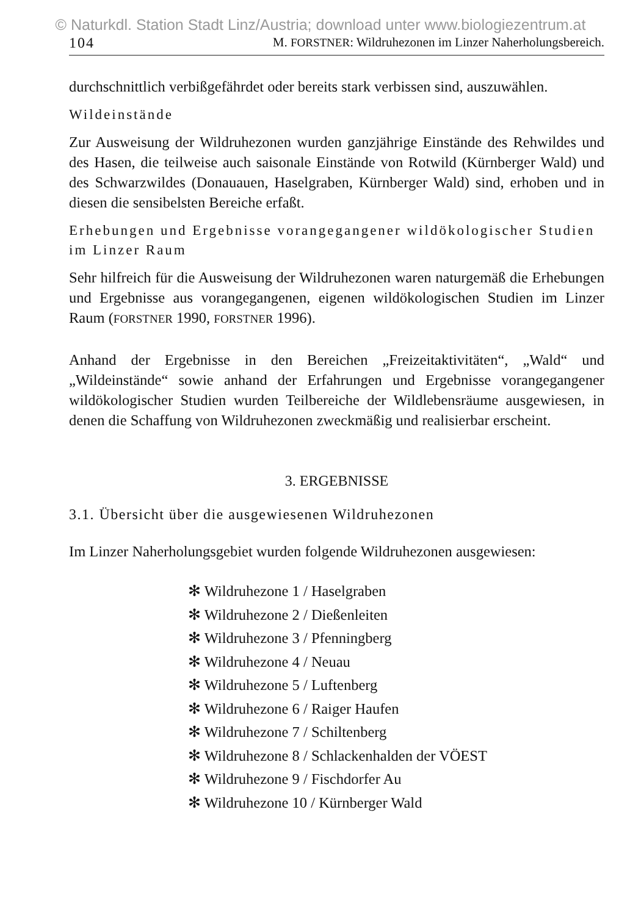© Naturkdl. Station Stadt Linz/Austria; download unter www.biologiezentrum.at
104 M. FORSTNER: Wildruhezonen im Linzer Naherholungsbereich.
durchschnittlich verbißgefährdet oder bereits stark verbissen sind, auszuwählen.
Wildeinstände
Zur Ausweisung der Wildruhezonen wurden ganzjährige Einstände des Rehwildes und des Hasen, die teilweise auch saisonale Einstände von Rotwild (Kürnberger Wald) und des Schwarzwildes (Donauauen, Haselgraben, Kürnberger Wald) sind, erhoben und in diesen die sensibelsten Bereiche erfaßt.
Erhebungen und Ergebnisse vorangegangener wildökologischer Studien im Linzer Raum
Sehr hilfreich für die Ausweisung der Wildruhezonen waren naturgemäß die Erhebungen und Ergebnisse aus vorangegangenen, eigenen wildökologischen Studien im Linzer Raum (FORSTNER 1990, FORSTNER 1996).
Anhand der Ergebnisse in den Bereichen „Freizeitaktivitäten“, „Wald“ und „Wildeinstände“ sowie anhand der Erfahrungen und Ergebnisse vorangegangener wildökologischer Studien wurden Teilbereiche der Wildlebensräume ausgewiesen, in denen die Schaffung von Wildruhezonen zweckmäßig und realisierbar erscheint.
3. ERGEBNISSE
3.1. Übersicht über die ausgewiesenen Wildruhezonen
Im Linzer Naherholungsgebiet wurden folgende Wildruhezonen ausgewiesen:
✻ Wildruhezone 1 / Haselgraben
✻ Wildruhezone 2 / Dießenleiten
✻ Wildruhezone 3 / Pfenningberg
✻ Wildruhezone 4 / Neuau
✻ Wildruhezone 5 / Luftenberg
✻ Wildruhezone 6 / Raiger Haufen
✻ Wildruhezone 7 / Schiltenberg
✻ Wildruhezone 8 / Schlackenhalden der VÖEST
✻ Wildruhezone 9 / Fischdorfer Au
✻ Wildruhezone 10 / Kürnberger Wald